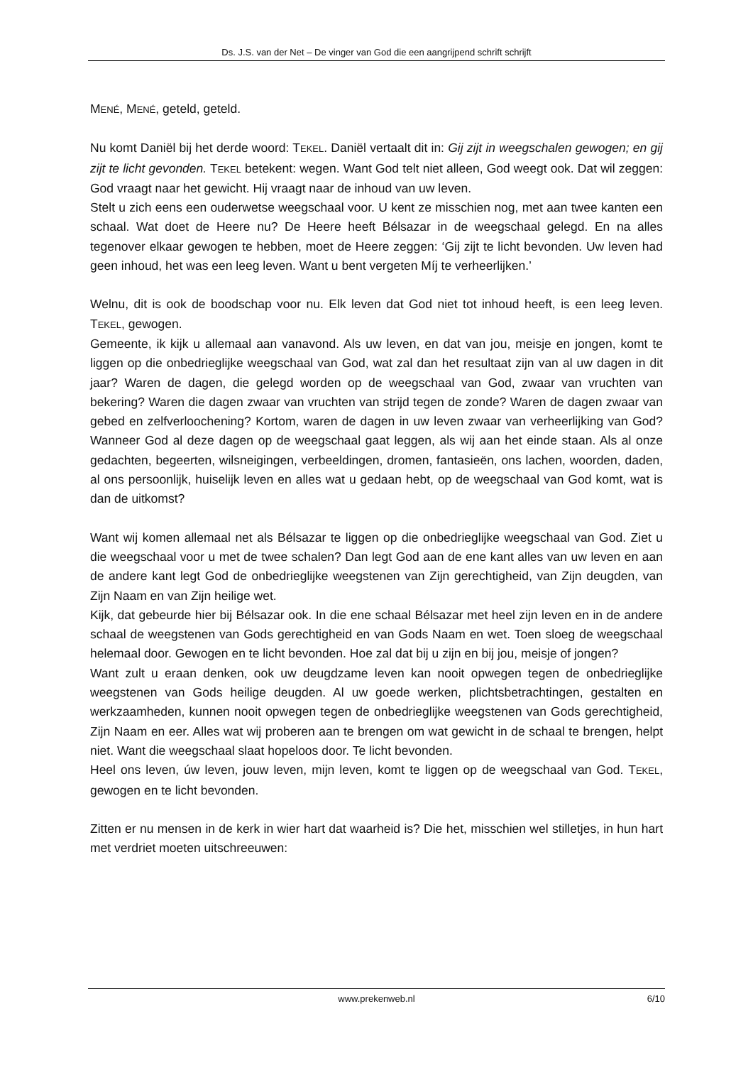Ds. J.S. van der Net – De vinger van God die een aangrijpend schrift schrijft
MENÉ, MENÉ, geteld, geteld.
Nu komt Daniël bij het derde woord: TEKEL. Daniël vertaalt dit in: Gij zijt in weegschalen gewogen; en gij zijt te licht gevonden. TEKEL betekent: wegen. Want God telt niet alleen, God weegt ook. Dat wil zeggen: God vraagt naar het gewicht. Hij vraagt naar de inhoud van uw leven.
Stelt u zich eens een ouderwetse weegschaal voor. U kent ze misschien nog, met aan twee kanten een schaal. Wat doet de Heere nu? De Heere heeft Bélsazar in de weegschaal gelegd. En na alles tegenover elkaar gewogen te hebben, moet de Heere zeggen: ‘Gij zijt te licht bevonden. Uw leven had geen inhoud, het was een leeg leven. Want u bent vergeten Míj te verheerlijken.’
Welnu, dit is ook de boodschap voor nu. Elk leven dat God niet tot inhoud heeft, is een leeg leven. TEKEL, gewogen.
Gemeente, ik kijk u allemaal aan vanavond. Als uw leven, en dat van jou, meisje en jongen, komt te liggen op die onbedrieglijke weegschaal van God, wat zal dan het resultaat zijn van al uw dagen in dit jaar? Waren de dagen, die gelegd worden op de weegschaal van God, zwaar van vruchten van bekering? Waren die dagen zwaar van vruchten van strijd tegen de zonde? Waren de dagen zwaar van gebed en zelfverloochening? Kortom, waren de dagen in uw leven zwaar van verheerlijking van God? Wanneer God al deze dagen op de weegschaal gaat leggen, als wij aan het einde staan. Als al onze gedachten, begeerten, wilsneigingen, verbeeldingen, dromen, fantasieën, ons lachen, woorden, daden, al ons persoonlijk, huiselijk leven en alles wat u gedaan hebt, op de weegschaal van God komt, wat is dan de uitkomst?
Want wij komen allemaal net als Bélsazar te liggen op die onbedrieglijke weegschaal van God. Ziet u die weegschaal voor u met de twee schalen? Dan legt God aan de ene kant alles van uw leven en aan de andere kant legt God de onbedrieglijke weegstenen van Zijn gerechtigheid, van Zijn deugden, van Zijn Naam en van Zijn heilige wet.
Kijk, dat gebeurde hier bij Bélsazar ook. In die ene schaal Bélsazar met heel zijn leven en in de andere schaal de weegstenen van Gods gerechtigheid en van Gods Naam en wet. Toen sloeg de weegschaal helemaal door. Gewogen en te licht bevonden. Hoe zal dat bij u zijn en bij jou, meisje of jongen?
Want zult u eraan denken, ook uw deugdzame leven kan nooit opwegen tegen de onbedrieglijke weegstenen van Gods heilige deugden. Al uw goede werken, plichtsbetrachtingen, gestalten en werkzaamheden, kunnen nooit opwegen tegen de onbedrieglijke weegstenen van Gods gerechtigheid, Zijn Naam en eer. Alles wat wij proberen aan te brengen om wat gewicht in de schaal te brengen, helpt niet. Want die weegschaal slaat hopeloos door. Te licht bevonden.
Heel ons leven, úw leven, jouw leven, mijn leven, komt te liggen op de weegschaal van God. TEKEL, gewogen en te licht bevonden.
Zitten er nu mensen in de kerk in wier hart dat waarheid is? Die het, misschien wel stilletjes, in hun hart met verdriet moeten uitschreeuwen:
www.prekenweb.nl 6/10